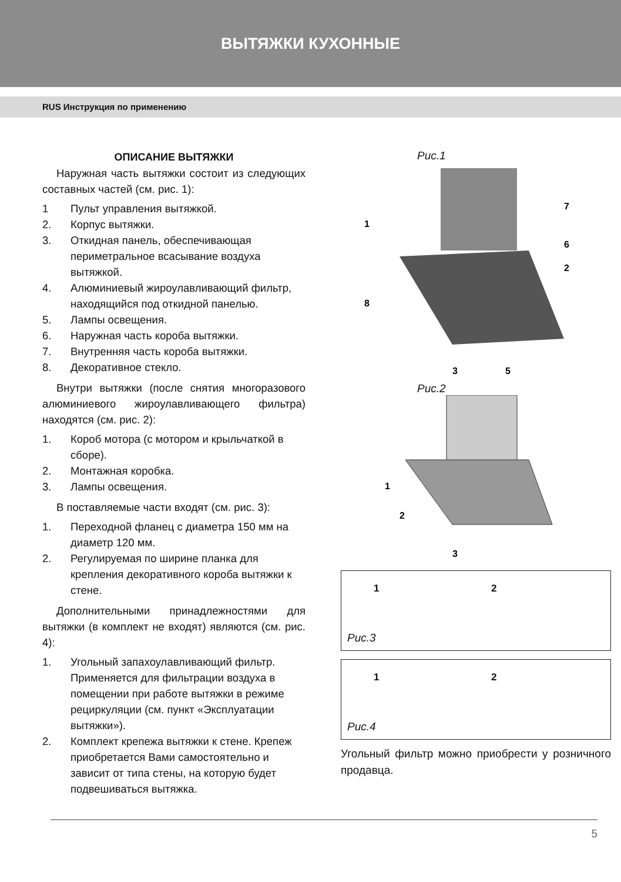ВЫТЯЖКИ КУХОННЫЕ
RUS Инструкция по применению
ОПИСАНИЕ ВЫТЯЖКИ
Наружная часть вытяжки состоит из следующих составных частей (см. рис. 1):
1 Пульт управления вытяжкой.
2. Корпус вытяжки.
3. Откидная панель, обеспечивающая периметральное всасывание воздуха вытяжкой.
4. Алюминиевый жироулавливающий фильтр, находящийся под откидной панелью.
5. Лампы освещения.
6. Наружная часть короба вытяжки.
7. Внутренняя часть короба вытяжки.
8. Декоративное стекло.
Внутри вытяжки (после снятия многоразового алюминиевого жироулавливающего фильтра) находятся (см. рис. 2):
1. Короб мотора (с мотором и крыльчаткой в сборе).
2. Монтажная коробка.
3. Лампы освещения.
В поставляемые части входят (см. рис. 3):
1. Переходной фланец с диаметра 150 мм на диаметр 120 мм.
2. Регулируемая по ширине планка для крепления декоративного короба вытяжки к стене.
Дополнительными принадлежностями для вытяжки (в комплект не входят) являются (см. рис. 4):
1. Угольный запахоулавливающий фильтр. Применяется для фильтрации воздуха в помещении при работе вытяжки в режиме рециркуляции (см. пункт «Эксплуатации вытяжки»).
2. Комплект крепежа вытяжки к стене. Крепеж приобретается Вами самостоятельно и зависит от типа стены, на которую будет подвешиваться вытяжка.
Рис.1
1
7
6
2
8
3
5
Рис.2
1
2
3
1 2
Рис.3
1 2
Рис.4
Угольный фильтр можно приобрести у розничного продавца.
5